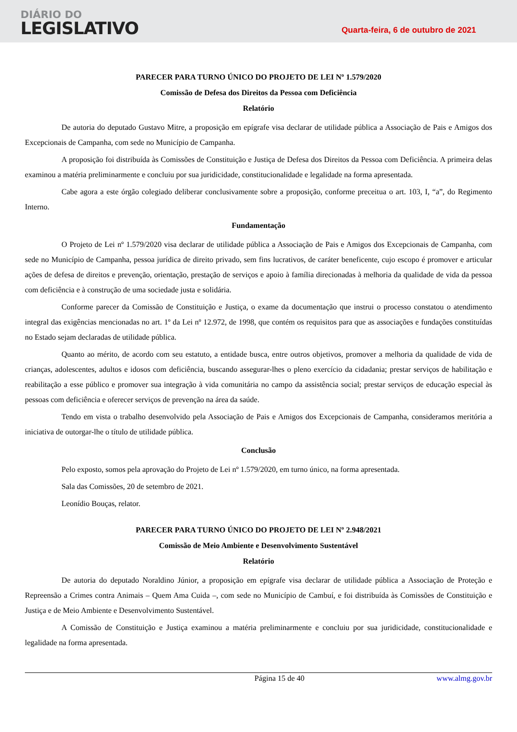DIÁRIO DO
LEGISLATIVO
Quarta-feira, 6 de outubro de 2021
PARECER PARA TURNO ÚNICO DO PROJETO DE LEI Nº 1.579/2020
Comissão de Defesa dos Direitos da Pessoa com Deficiência
Relatório
De autoria do deputado Gustavo Mitre, a proposição em epígrafe visa declarar de utilidade pública a Associação de Pais e Amigos dos Excepcionais de Campanha, com sede no Município de Campanha.
A proposição foi distribuída às Comissões de Constituição e Justiça de Defesa dos Direitos da Pessoa com Deficiência. A primeira delas examinou a matéria preliminarmente e concluiu por sua juridicidade, constitucionalidade e legalidade na forma apresentada.
Cabe agora a este órgão colegiado deliberar conclusivamente sobre a proposição, conforme preceitua o art. 103, I, “a”, do Regimento Interno.
Fundamentação
O Projeto de Lei nº 1.579/2020 visa declarar de utilidade pública a Associação de Pais e Amigos dos Excepcionais de Campanha, com sede no Município de Campanha, pessoa jurídica de direito privado, sem fins lucrativos, de caráter beneficente, cujo escopo é promover e articular ações de defesa de direitos e prevenção, orientação, prestação de serviços e apoio à família direcionadas à melhoria da qualidade de vida da pessoa com deficiência e à construção de uma sociedade justa e solidária.
Conforme parecer da Comissão de Constituição e Justiça, o exame da documentação que instrui o processo constatou o atendimento integral das exigências mencionadas no art. 1º da Lei nº 12.972, de 1998, que contém os requisitos para que as associações e fundações constituídas no Estado sejam declaradas de utilidade pública.
Quanto ao mérito, de acordo com seu estatuto, a entidade busca, entre outros objetivos, promover a melhoria da qualidade de vida de crianças, adolescentes, adultos e idosos com deficiência, buscando assegurar-lhes o pleno exercício da cidadania; prestar serviços de habilitação e reabilitação a esse público e promover sua integração à vida comunitária no campo da assistência social; prestar serviços de educação especial às pessoas com deficiência e oferecer serviços de prevenção na área da saúde.
Tendo em vista o trabalho desenvolvido pela Associação de Pais e Amigos dos Excepcionais de Campanha, consideramos meritória a iniciativa de outorgar-lhe o título de utilidade pública.
Conclusão
Pelo exposto, somos pela aprovação do Projeto de Lei nº 1.579/2020, em turno único, na forma apresentada.
Sala das Comissões, 20 de setembro de 2021.
Leonídio Bouças, relator.
PARECER PARA TURNO ÚNICO DO PROJETO DE LEI Nº 2.948/2021
Comissão de Meio Ambiente e Desenvolvimento Sustentável
Relatório
De autoria do deputado Noraldino Júnior, a proposição em epígrafe visa declarar de utilidade pública a Associação de Proteção e Repreensão a Crimes contra Animais – Quem Ama Cuida –, com sede no Município de Cambuí, e foi distribuída às Comissões de Constituição e Justiça e de Meio Ambiente e Desenvolvimento Sustentável.
A Comissão de Constituição e Justiça examinou a matéria preliminarmente e concluiu por sua juridicidade, constitucionalidade e legalidade na forma apresentada.
Página 15 de 40 www.almg.gov.br